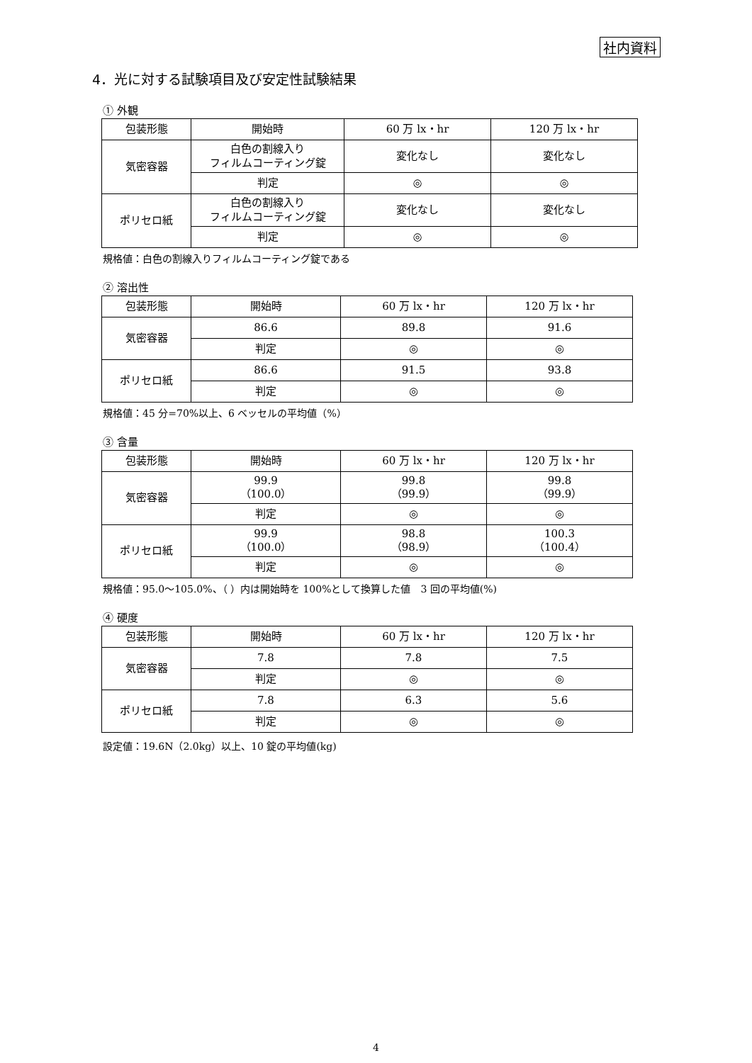社内資料
4．光に対する試験項目及び安定性試験結果
① 外観
| 包装形態 | 開始時 | 60 万 lx・hr | 120 万 lx・hr |
| 気密容器 | 白色の割線入り フィルムコーティング錠 | 変化なし | 変化なし |
| | 判定 | ◎ | ◎ |
| ポリセロ紙 | 白色の割線入り フィルムコーティング錠 | 変化なし | 変化なし |
| | 判定 | ◎ | ◎ |
規格値：白色の割線入りフィルムコーティング錠である
② 溶出性
| 包装形態 | 開始時 | 60 万 lx・hr | 120 万 lx・hr |
| 気密容器 | 86.6 | 89.8 | 91.6 |
| | 判定 | ◎ | ◎ |
| ポリセロ紙 | 86.6 | 91.5 | 93.8 |
| | 判定 | ◎ | ◎ |
規格値：45 分=70%以上、6 ベッセルの平均値（%）
③ 含量
| 包装形態 | 開始時 | 60 万 lx・hr | 120 万 lx・hr |
| 気密容器 | 99.9 （100.0） | 99.8 （99.9） | 99.8 （99.9） |
| | 判定 | ◎ | ◎ |
| ポリセロ紙 | 99.9 （100.0） | 98.8 （98.9） | 100.3 （100.4） |
| | 判定 | ◎ | ◎ |
規格値：95.0～105.0%、（ ）内は開始時を 100%として換算した値　3 回の平均値(%)
④ 硬度
| 包装形態 | 開始時 | 60 万 lx・hr | 120 万 lx・hr |
| 気密容器 | 7.8 | 7.8 | 7.5 |
| | 判定 | ◎ | ◎ |
| ポリセロ紙 | 7.8 | 6.3 | 5.6 |
| | 判定 | ◎ | ◎ |
設定値：19.6N（2.0kg）以上、10 錠の平均値(kg)
4